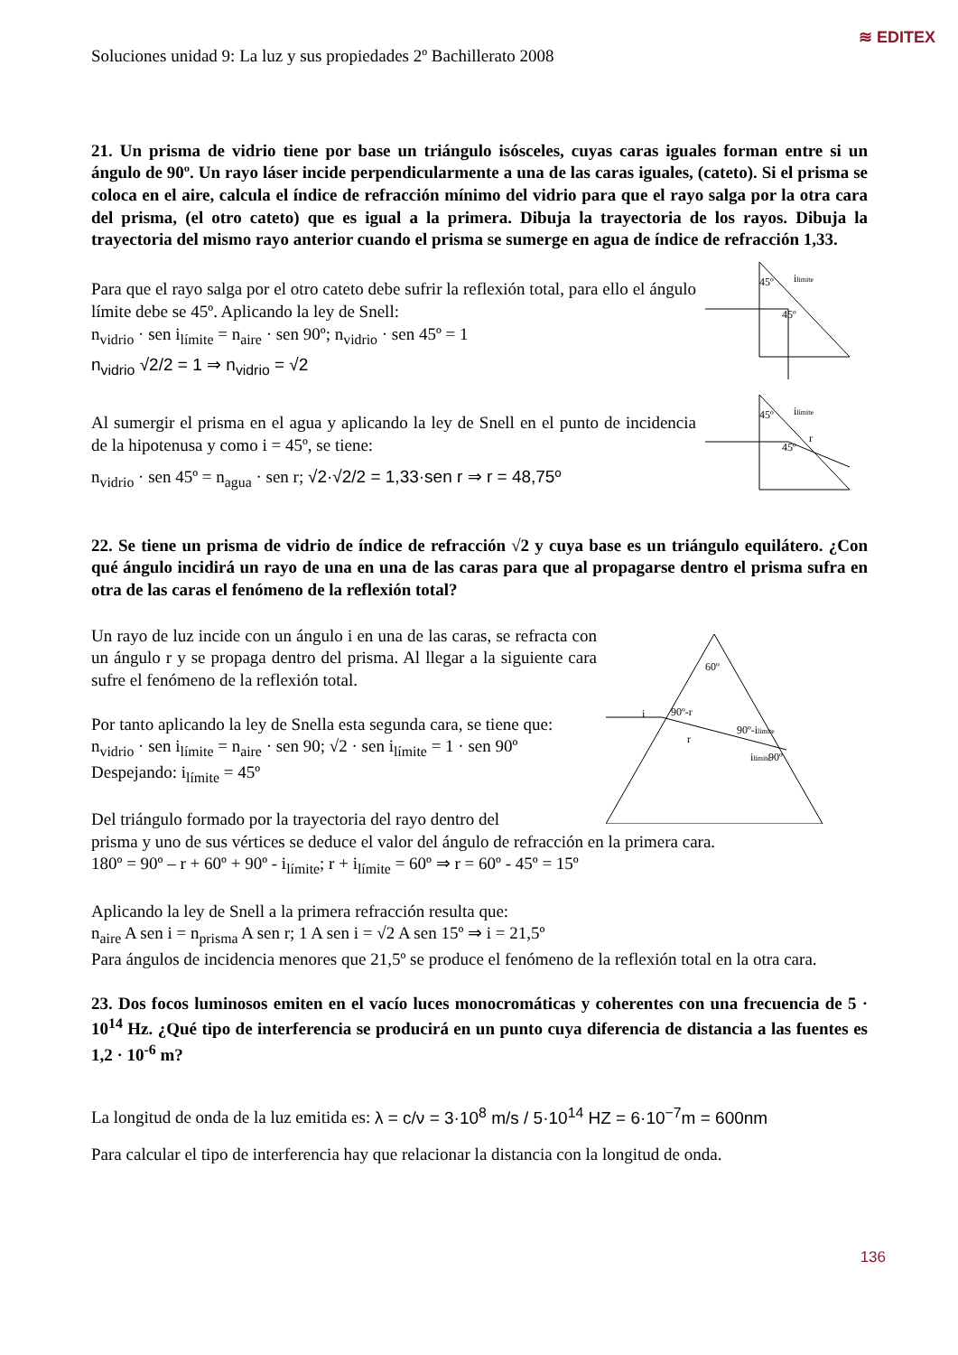≋ EDITEX
Soluciones unidad 9: La luz y sus propiedades 2º Bachillerato 2008
21. Un prisma de vidrio tiene por base un triángulo isósceles, cuyas caras iguales forman entre si un ángulo de 90º. Un rayo láser incide perpendicularmente a una de las caras iguales, (cateto). Si el prisma se coloca en el aire, calcula el índice de refracción mínimo del vidrio para que el rayo salga por la otra cara del prisma, (el otro cateto) que es igual a la primera. Dibuja la trayectoria de los rayos. Dibuja la trayectoria del mismo rayo anterior cuando el prisma se sumerge en agua de índice de refracción 1,33.
Para que el rayo salga por el otro cateto debe sufrir la reflexión total, para ello el ángulo límite debe se 45º. Aplicando la ley de Snell:
n<sub>vidrio</sub> · sen i<sub>límite</sub> = n<sub>aire</sub> · sen 90º; n<sub>vidrio</sub> · sen 45º = 1
n<sub>vidrio</sub> √2/2 = 1 ⇒ n<sub>vidrio</sub> = √2
Al sumergir el prisma en el agua y aplicando la ley de Snell en el punto de incidencia de la hipotenusa y como i = 45º, se tiene:
n<sub>vidrio</sub> · sen 45º = n<sub>agua</sub> · sen r; √2·√2/2 = 1,33·sen r ⇒ r = 48,75º
45º
ilimite
45º
45º
ilímite
45º
r
22. Se tiene un prisma de vidrio de índice de refracción √2 y cuya base es un triángulo equilátero. ¿Con qué ángulo incidirá un rayo de una en una de las caras para que al propagarse dentro el prisma sufra en otra de las caras el fenómeno de la reflexión total?
Un rayo de luz incide con un ángulo i en una de las caras, se refracta con un ángulo r y se propaga dentro del prisma. Al llegar a la siguiente cara sufre el fenómeno de la reflexión total.
Por tanto aplicando la ley de Snella esta segunda cara, se tiene que:
n<sub>vidrio</sub> · sen i<sub>límite</sub> = n<sub>aire</sub> · sen 90; √2 · sen i<sub>límite</sub> = 1 · sen 90º
Despejando: i<sub>límite</sub> = 45º
Del triángulo formado por la trayectoria del rayo dentro del
60º
90º-r
90º-ilímite
90º
i
r
ilímite
prisma y uno de sus vértices se deduce el valor del ángulo de refracción en la primera cara.
180º = 90º – r + 60º + 90º - i<sub>límite</sub>; r + i<sub>límite</sub> = 60º ⇒ r = 60º - 45º = 15º
Aplicando la ley de Snell a la primera refracción resulta que:
n<sub>aire</sub> A sen i = n<sub>prisma</sub> A sen r; 1 A sen i = √2 A sen 15º ⇒ i = 21,5º
Para ángulos de incidencia menores que 21,5º se produce el fenómeno de la reflexión total en la otra cara.
23. Dos focos luminosos emiten en el vacío luces monocromáticas y coherentes con una frecuencia de 5 · 10<sup>14</sup> Hz. ¿Qué tipo de interferencia se producirá en un punto cuya diferencia de distancia a las fuentes es 1,2 · 10<sup>-6</sup> m?
La longitud de onda de la luz emitida es: λ = c/ν = 3·10<sup>8</sup> m/s / 5·10<sup>14</sup> HZ = 6·10<sup>−7</sup>m = 600nm
Para calcular el tipo de interferencia hay que relacionar la distancia con la longitud de onda.
136